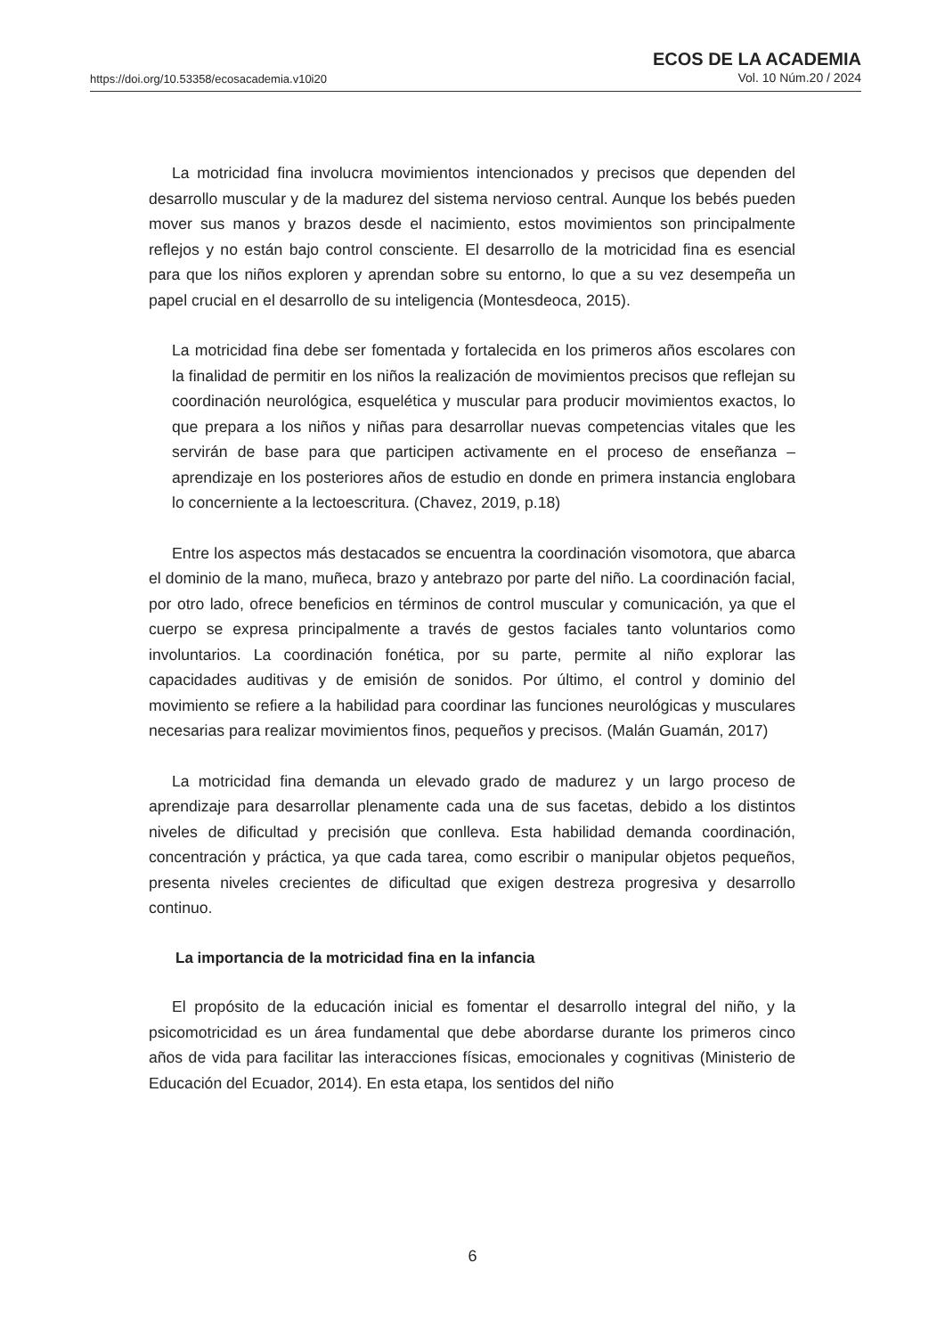https://doi.org/10.53358/ecosacademia.v10i20
ECOS DE LA ACADEMIA
Vol. 10 Núm.20 / 2024
La motricidad fina involucra movimientos intencionados y precisos que dependen del desarrollo muscular y de la madurez del sistema nervioso central. Aunque los bebés pueden mover sus manos y brazos desde el nacimiento, estos movimientos son principalmente reflejos y no están bajo control consciente. El desarrollo de la motricidad fina es esencial para que los niños exploren y aprendan sobre su entorno, lo que a su vez desempeña un papel crucial en el desarrollo de su inteligencia (Montesdeoca, 2015).
La motricidad fina debe ser fomentada y fortalecida en los primeros años escolares con la finalidad de permitir en los niños la realización de movimientos precisos que reflejan su coordinación neurológica, esquelética y muscular para producir movimientos exactos, lo que prepara a los niños y niñas para desarrollar nuevas competencias vitales que les servirán de base para que participen activamente en el proceso de enseñanza – aprendizaje en los posteriores años de estudio en donde en primera instancia englobara lo concerniente a la lectoescritura. (Chavez, 2019, p.18)
Entre los aspectos más destacados se encuentra la coordinación visomotora, que abarca el dominio de la mano, muñeca, brazo y antebrazo por parte del niño. La coordinación facial, por otro lado, ofrece beneficios en términos de control muscular y comunicación, ya que el cuerpo se expresa principalmente a través de gestos faciales tanto voluntarios como involuntarios. La coordinación fonética, por su parte, permite al niño explorar las capacidades auditivas y de emisión de sonidos. Por último, el control y dominio del movimiento se refiere a la habilidad para coordinar las funciones neurológicas y musculares necesarias para realizar movimientos finos, pequeños y precisos. (Malán Guamán, 2017)
La motricidad fina demanda un elevado grado de madurez y un largo proceso de aprendizaje para desarrollar plenamente cada una de sus facetas, debido a los distintos niveles de dificultad y precisión que conlleva. Esta habilidad demanda coordinación, concentración y práctica, ya que cada tarea, como escribir o manipular objetos pequeños, presenta niveles crecientes de dificultad que exigen destreza progresiva y desarrollo continuo.
La importancia de la motricidad fina en la infancia
El propósito de la educación inicial es fomentar el desarrollo integral del niño, y la psicomotricidad es un área fundamental que debe abordarse durante los primeros cinco años de vida para facilitar las interacciones físicas, emocionales y cognitivas (Ministerio de Educación del Ecuador, 2014). En esta etapa, los sentidos del niño
6